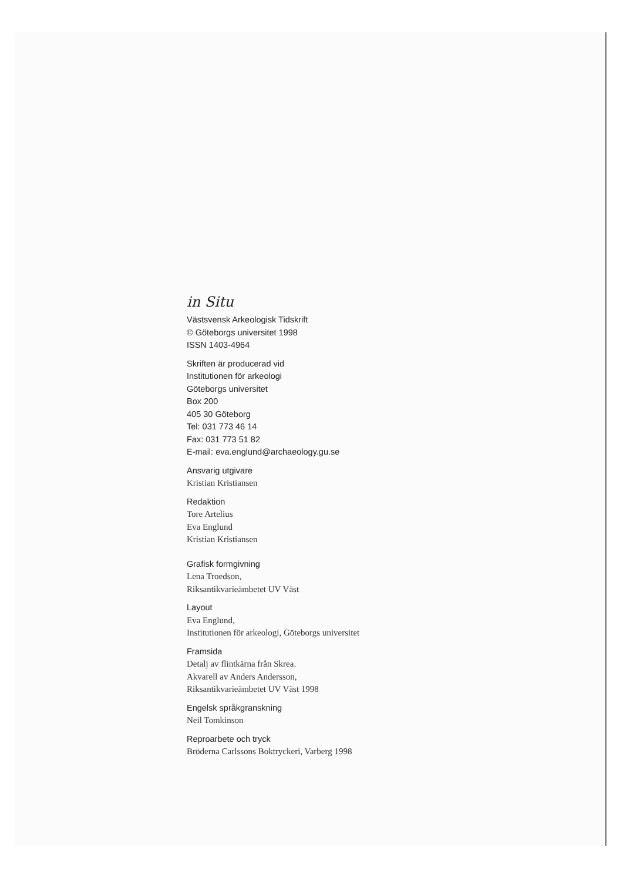in Situ
Västsvensk Arkeologisk Tidskrift
© Göteborgs universitet 1998
ISSN 1403-4964
Skriften är producerad vid
Institutionen för arkeologi
Göteborgs universitet
Box 200
405 30 Göteborg
Tel: 031 773 46 14
Fax: 031 773 51 82
E-mail: eva.englund@archaeology.gu.se
Ansvarig utgivare
Kristian Kristiansen
Redaktion
Tore Artelius
Eva Englund
Kristian Kristiansen
Grafisk formgivning
Lena Troedson,
Riksantikvarieämbetet UV Väst
Layout
Eva Englund,
Institutionen för arkeologi, Göteborgs universitet
Framsida
Detalj av flintkärna från Skrea.
Akvarell av Anders Andersson,
Riksantikvarieämbetet UV Väst 1998
Engelsk språkgranskning
Neil Tomkinson
Reproarbete och tryck
Bröderna Carlssons Boktryckeri, Varberg 1998